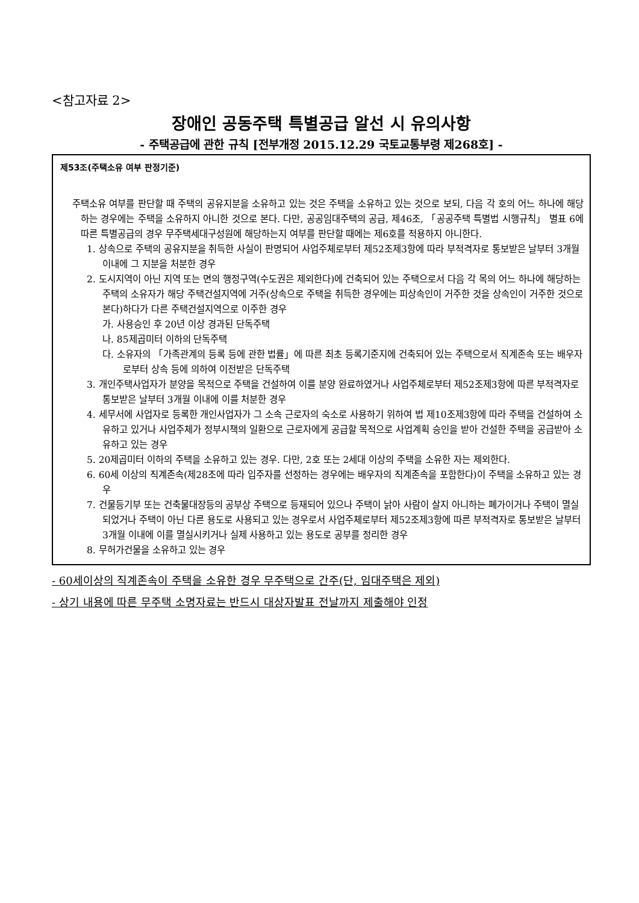<참고자료 2>
장애인 공동주택 특별공급 알선 시 유의사항
- 주택공급에 관한 규칙 [전부개정 2015.12.29 국토교통부령 제268호] -
제53조(주택소유 여부 판정기준)
주택소유 여부를 판단할 때 주택의 공유지분을 소유하고 있는 것은 주택을 소유하고 있는 것으로 보되, 다음 각 호의 어느 하나에 해당하는 경우에는 주택을 소유하지 아니한 것으로 본다. 다만, 공공임대주택의 공급, 제46조, 「공공주택 특별법 시행규칙」 별표 6에 따른 특별공급의 경우 무주택세대구성원에 해당하는지 여부를 판단할 때에는 제6호를 적용하지 아니한다.
1. 상속으로 주택의 공유지분을 취득한 사실이 판명되어 사업주체로부터 제52조제3항에 따라 부적격자로 통보받은 날부터 3개월 이내에 그 지분을 처분한 경우
2. 도시지역이 아닌 지역 또는 면의 행정구역(수도권은 제외한다)에 건축되어 있는 주택으로서 다음 각 목의 어느 하나에 해당하는 주택의 소유자가 해당 주택건설지역에 거주(상속으로 주택을 취득한 경우에는 피상속인이 거주한 것을 상속인이 거주한 것으로 본다)하다가 다른 주택건설지역으로 이주한 경우
가. 사용승인 후 20년 이상 경과된 단독주택
나. 85제곱미터 이하의 단독주택
다. 소유자의 「가족관계의 등록 등에 관한 법률」에 따른 최초 등록기준지에 건축되어 있는 주택으로서 직계존속 또는 배우자로부터 상속 등에 의하여 이전받은 단독주택
3. 개인주택사업자가 분양을 목적으로 주택을 건설하여 이를 분양 완료하였거나 사업주체로부터 제52조제3항에 따른 부적격자로 통보받은 날부터 3개월 이내에 이를 처분한 경우
4. 세무서에 사업자로 등록한 개인사업자가 그 소속 근로자의 숙소로 사용하기 위하여 법 제10조제3항에 따라 주택을 건설하여 소유하고 있거나 사업주체가 정부시책의 일환으로 근로자에게 공급할 목적으로 사업계획 승인을 받아 건설한 주택을 공급받아 소유하고 있는 경우
5. 20제곱미터 이하의 주택을 소유하고 있는 경우. 다만, 2호 또는 2세대 이상의 주택을 소유한 자는 제외한다.
6. 60세 이상의 직계존속(제28조에 따라 입주자를 선정하는 경우에는 배우자의 직계존속을 포함한다)이 주택을 소유하고 있는 경우
7. 건물등기부 또는 건축물대장등의 공부상 주택으로 등재되어 있으나 주택이 낡아 사람이 살지 아니하는 폐가이거나 주택이 멸실되었거나 주택이 아닌 다른 용도로 사용되고 있는 경우로서 사업주체로부터 제52조제3항에 따른 부적격자로 통보받은 날부터 3개월 이내에 이를 멸실시키거나 실제 사용하고 있는 용도로 공부를 정리한 경우
8. 무허가건물을 소유하고 있는 경우
- 60세이상의 직계존속이 주택을 소유한 경우 무주택으로 간주(단, 임대주택은 제외)
- 상기 내용에 따른 무주택 소명자료는 반드시 대상자발표 전날까지 제출해야 인정